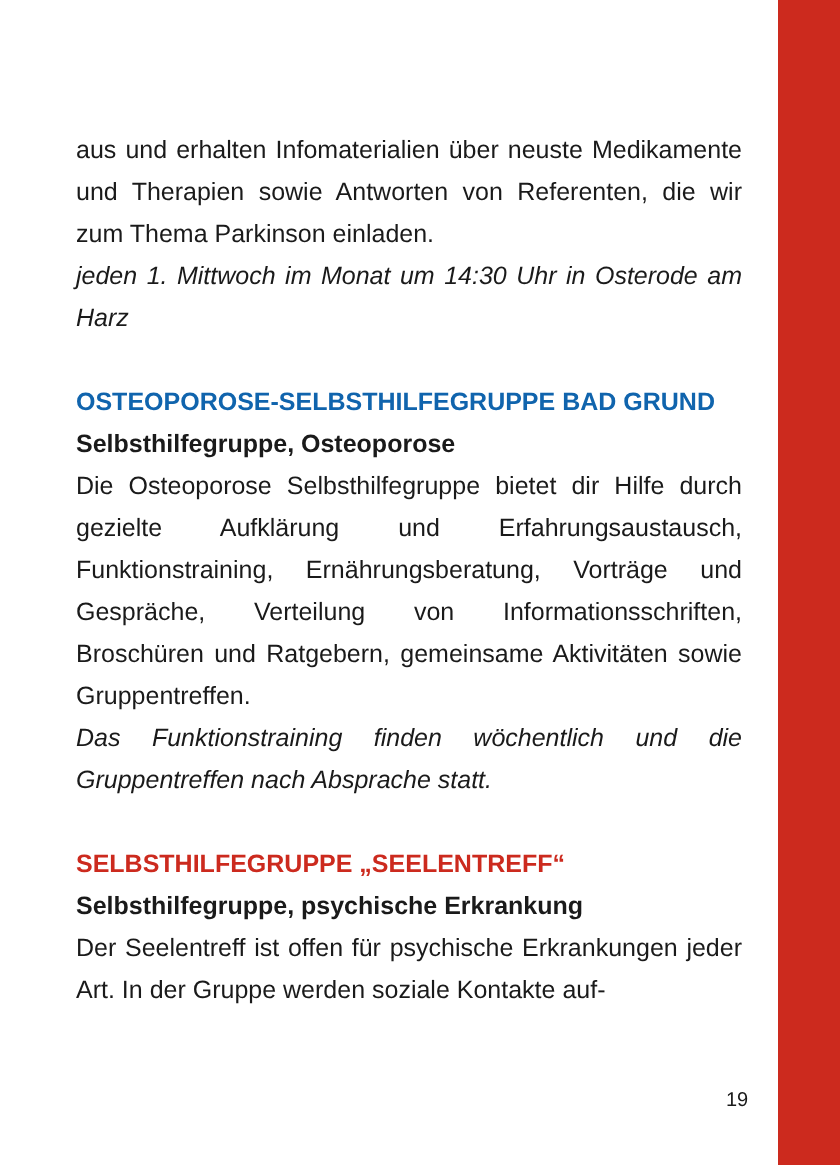aus und erhalten Infomaterialien über neuste Medikamente und Therapien sowie Antworten von Referenten, die wir zum Thema Parkinson einladen.
jeden 1. Mittwoch im Monat um 14:30 Uhr in Osterode am Harz
OSTEOPOROSE-SELBSTHILFEGRUPPE BAD GRUND
Selbsthilfegruppe, Osteoporose
Die Osteoporose Selbsthilfegruppe bietet dir Hilfe durch gezielte Aufklärung und Erfahrungsaustausch, Funktionstraining, Ernährungsberatung, Vorträge und Gespräche, Verteilung von Informationsschriften, Broschüren und Ratgebern, gemeinsame Aktivitäten sowie Gruppentreffen.
Das Funktionstraining finden wöchentlich und die Gruppentreffen nach Absprache statt.
SELBSTHILFEGRUPPE „SEELENTREFF“
Selbsthilfegruppe, psychische Erkrankung
Der Seelentreff ist offen für psychische Erkrankungen jeder Art. In der Gruppe werden soziale Kontakte auf-
19